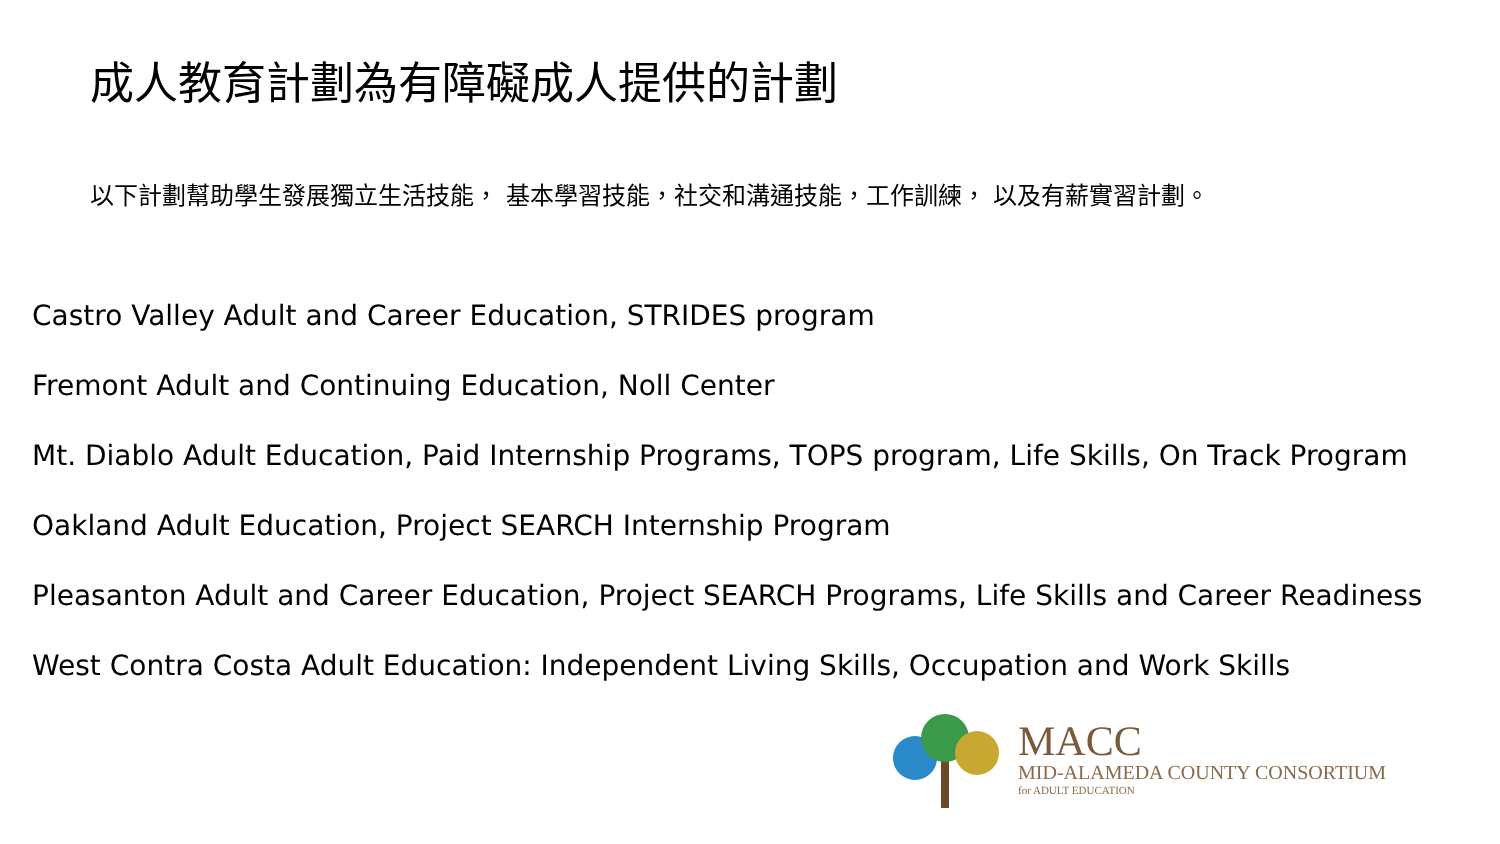成人教育計劃為有障礙成人提供的計劃
以下計劃幫助學生發展獨立生活技能， 基本學習技能，社交和溝通技能，工作訓練， 以及有薪實習計劃。
Castro Valley Adult and Career Education, STRIDES program
Fremont Adult and Continuing Education, Noll Center
Mt. Diablo Adult Education, Paid Internship Programs, TOPS program, Life Skills, On Track Program
Oakland Adult Education, Project SEARCH Internship Program
Pleasanton Adult and Career Education, Project SEARCH Programs, Life Skills and Career Readiness
West Contra Costa Adult Education: Independent Living Skills, Occupation and Work Skills
MACC
MID-ALAMEDA COUNTY CONSORTIUM
for ADULT EDUCATION